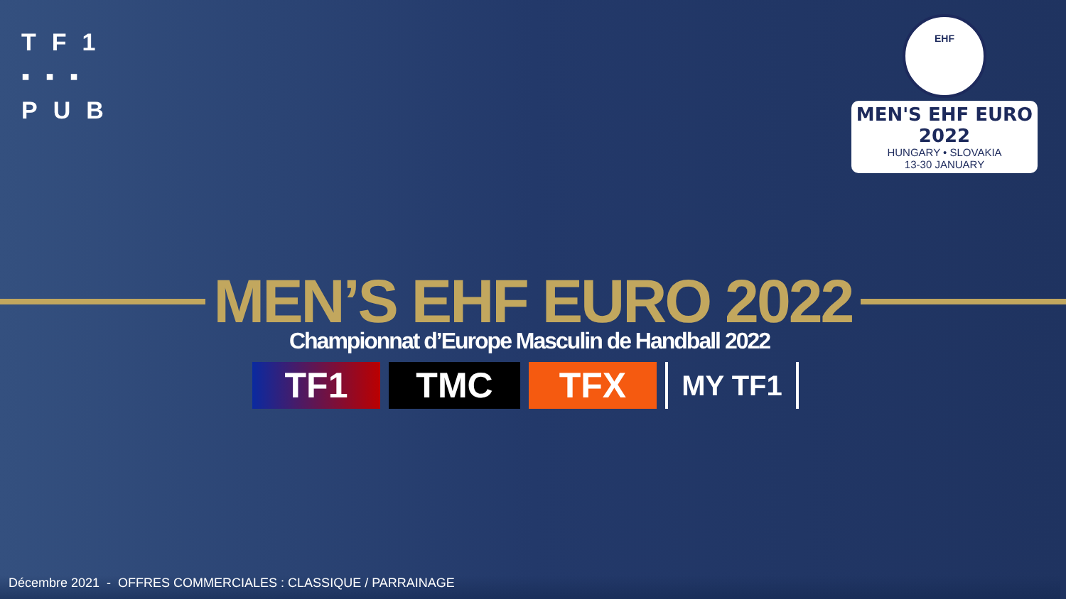TF1
▪▪▪
PUB
EHF
MEN'S EHF EURO 2022
HUNGARY • SLOVAKIA
13-30 JANUARY
MEN’S EHF EURO 2022
Championnat d’Europe Masculin de Handball 2022
TF1 TMC TFX
MY TF1
Décembre 2021 - OFFRES COMMERCIALES : CLASSIQUE / PARRAINAGE